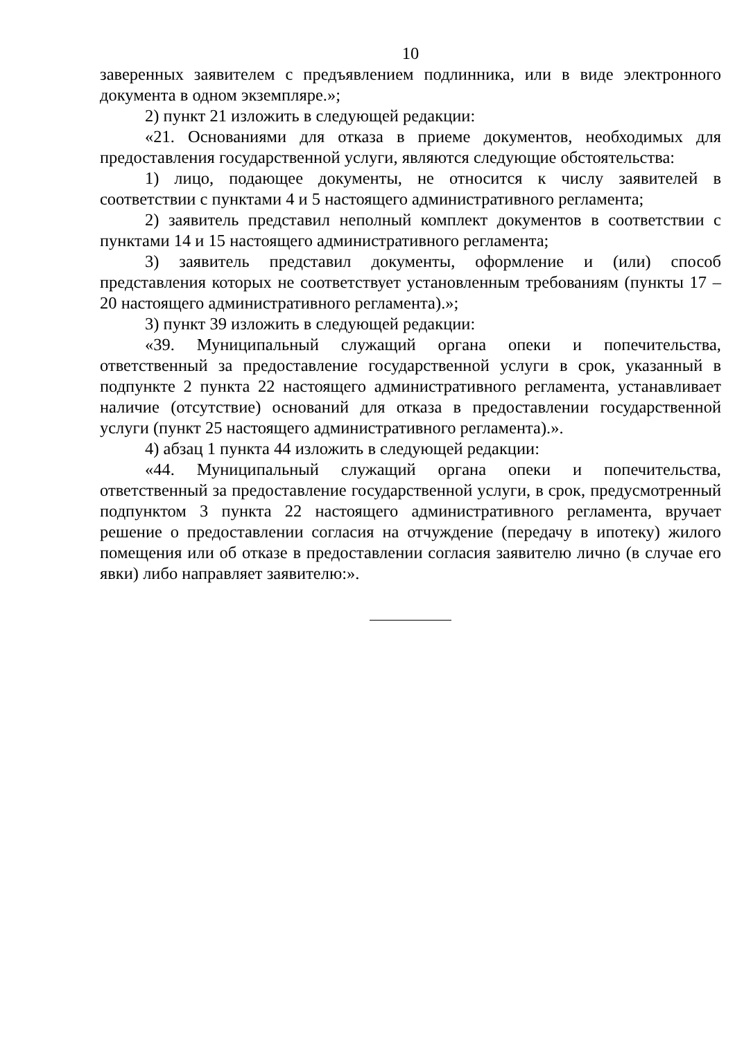10
заверенных заявителем с предъявлением подлинника, или в виде электронного документа в одном экземпляре.»;
2) пункт 21 изложить в следующей редакции:
«21. Основаниями для отказа в приеме документов, необходимых для предоставления государственной услуги, являются следующие обстоятельства:
1) лицо, подающее документы, не относится к числу заявителей в соответствии с пунктами 4 и 5 настоящего административного регламента;
2) заявитель представил неполный комплект документов в соответствии с пунктами 14 и 15 настоящего административного регламента;
3) заявитель представил документы, оформление и (или) способ представления которых не соответствует установленным требованиям (пункты 17 – 20 настоящего административного регламента).»;
3) пункт 39 изложить в следующей редакции:
«39. Муниципальный служащий органа опеки и попечительства, ответственный за предоставление государственной услуги в срок, указанный в подпункте 2 пункта 22 настоящего административного регламента, устанавливает наличие (отсутствие) оснований для отказа в предоставлении государственной услуги (пункт 25 настоящего административного регламента).».
4) абзац 1 пункта 44 изложить в следующей редакции:
«44. Муниципальный служащий органа опеки и попечительства, ответственный за предоставление государственной услуги, в срок, предусмотренный подпунктом 3 пункта 22 настоящего административного регламента, вручает решение о предоставлении согласия на отчуждение (передачу в ипотеку) жилого помещения или об отказе в предоставлении согласия заявителю лично (в случае его явки) либо направляет заявителю:».